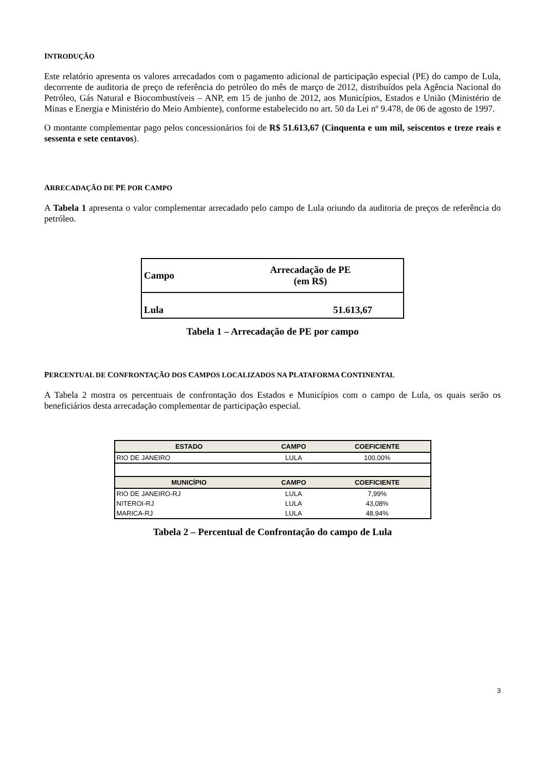INTRODUÇÃO
Este relatório apresenta os valores arrecadados com o pagamento adicional de participação especial (PE) do campo de Lula, decorrente de auditoria de preço de referência do petróleo do mês de março de 2012, distribuídos pela Agência Nacional do Petróleo, Gás Natural e Biocombustíveis – ANP, em 15 de junho de 2012, aos Municípios, Estados e União (Ministério de Minas e Energia e Ministério do Meio Ambiente), conforme estabelecido no art. 50 da Lei nº 9.478, de 06 de agosto de 1997.
O montante complementar pago pelos concessionários foi de R$ 51.613,67 (Cinquenta e um mil, seiscentos e treze reais e sessenta e sete centavos).
ARRECADAÇÃO DE PE POR CAMPO
A Tabela 1 apresenta o valor complementar arrecadado pelo campo de Lula oriundo da auditoria de preços de referência do petróleo.
| Campo | Arrecadação de PE (em R$) |
| Lula | 51.613,67 |
Tabela 1 – Arrecadação de PE por campo
PERCENTUAL DE CONFRONTAÇÃO DOS CAMPOS LOCALIZADOS NA PLATAFORMA CONTINENTAL
A Tabela 2 mostra os percentuais de confrontação dos Estados e Municípios com o campo de Lula, os quais serão os beneficiários desta arrecadação complementar de participação especial.
| ESTADO | CAMPO | COEFICIENTE |
| --- | --- | --- |
| RIO DE JANEIRO | LULA | 100,00% |
| MUNICÍPIO | CAMPO | COEFICIENTE |
| RIO DE JANEIRO-RJ | LULA | 7,99% |
| NITEROI-RJ | LULA | 43,08% |
| MARICA-RJ | LULA | 48,94% |
Tabela 2 – Percentual de Confrontação do campo de Lula
3